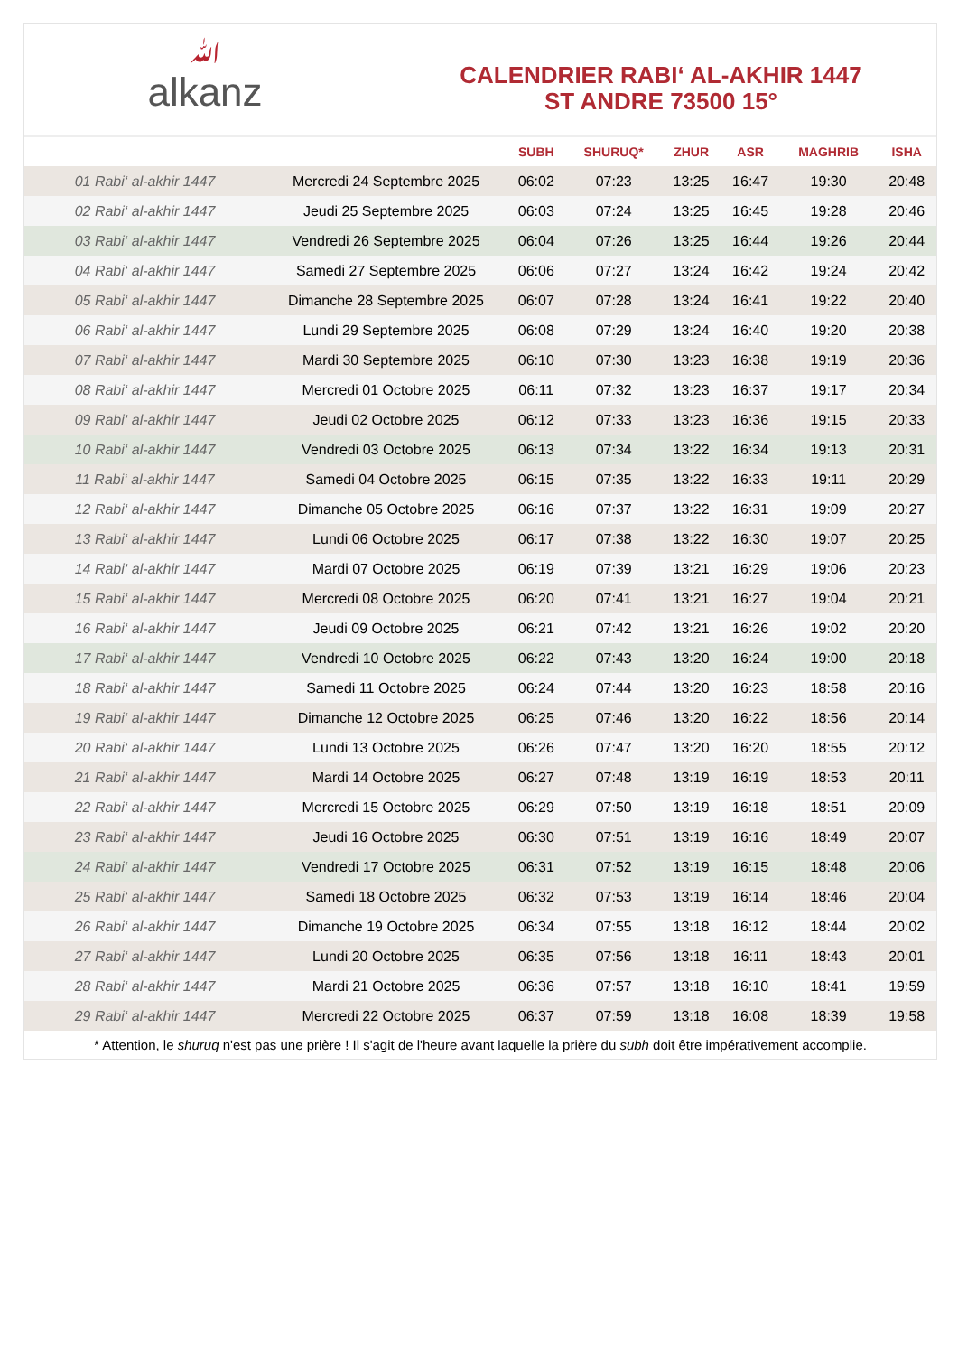ﷲalkanz
CALENDRIER RABI‘ AL-AKHIR 1447
ST ANDRE 73500 15°
| | | SUBH | SHURUQ* | ZHUR | ASR | MAGHRIB | ISHA |
| --- | --- | --- | --- | --- | --- | --- | --- |
| 01 Rabi‘ al-akhir 1447 | Mercredi 24 Septembre 2025 | 06:02 | 07:23 | 13:25 | 16:47 | 19:30 | 20:48 |
| 02 Rabi‘ al-akhir 1447 | Jeudi 25 Septembre 2025 | 06:03 | 07:24 | 13:25 | 16:45 | 19:28 | 20:46 |
| 03 Rabi‘ al-akhir 1447 | Vendredi 26 Septembre 2025 | 06:04 | 07:26 | 13:25 | 16:44 | 19:26 | 20:44 |
| 04 Rabi‘ al-akhir 1447 | Samedi 27 Septembre 2025 | 06:06 | 07:27 | 13:24 | 16:42 | 19:24 | 20:42 |
| 05 Rabi‘ al-akhir 1447 | Dimanche 28 Septembre 2025 | 06:07 | 07:28 | 13:24 | 16:41 | 19:22 | 20:40 |
| 06 Rabi‘ al-akhir 1447 | Lundi 29 Septembre 2025 | 06:08 | 07:29 | 13:24 | 16:40 | 19:20 | 20:38 |
| 07 Rabi‘ al-akhir 1447 | Mardi 30 Septembre 2025 | 06:10 | 07:30 | 13:23 | 16:38 | 19:19 | 20:36 |
| 08 Rabi‘ al-akhir 1447 | Mercredi 01 Octobre 2025 | 06:11 | 07:32 | 13:23 | 16:37 | 19:17 | 20:34 |
| 09 Rabi‘ al-akhir 1447 | Jeudi 02 Octobre 2025 | 06:12 | 07:33 | 13:23 | 16:36 | 19:15 | 20:33 |
| 10 Rabi‘ al-akhir 1447 | Vendredi 03 Octobre 2025 | 06:13 | 07:34 | 13:22 | 16:34 | 19:13 | 20:31 |
| 11 Rabi‘ al-akhir 1447 | Samedi 04 Octobre 2025 | 06:15 | 07:35 | 13:22 | 16:33 | 19:11 | 20:29 |
| 12 Rabi‘ al-akhir 1447 | Dimanche 05 Octobre 2025 | 06:16 | 07:37 | 13:22 | 16:31 | 19:09 | 20:27 |
| 13 Rabi‘ al-akhir 1447 | Lundi 06 Octobre 2025 | 06:17 | 07:38 | 13:22 | 16:30 | 19:07 | 20:25 |
| 14 Rabi‘ al-akhir 1447 | Mardi 07 Octobre 2025 | 06:19 | 07:39 | 13:21 | 16:29 | 19:06 | 20:23 |
| 15 Rabi‘ al-akhir 1447 | Mercredi 08 Octobre 2025 | 06:20 | 07:41 | 13:21 | 16:27 | 19:04 | 20:21 |
| 16 Rabi‘ al-akhir 1447 | Jeudi 09 Octobre 2025 | 06:21 | 07:42 | 13:21 | 16:26 | 19:02 | 20:20 |
| 17 Rabi‘ al-akhir 1447 | Vendredi 10 Octobre 2025 | 06:22 | 07:43 | 13:20 | 16:24 | 19:00 | 20:18 |
| 18 Rabi‘ al-akhir 1447 | Samedi 11 Octobre 2025 | 06:24 | 07:44 | 13:20 | 16:23 | 18:58 | 20:16 |
| 19 Rabi‘ al-akhir 1447 | Dimanche 12 Octobre 2025 | 06:25 | 07:46 | 13:20 | 16:22 | 18:56 | 20:14 |
| 20 Rabi‘ al-akhir 1447 | Lundi 13 Octobre 2025 | 06:26 | 07:47 | 13:20 | 16:20 | 18:55 | 20:12 |
| 21 Rabi‘ al-akhir 1447 | Mardi 14 Octobre 2025 | 06:27 | 07:48 | 13:19 | 16:19 | 18:53 | 20:11 |
| 22 Rabi‘ al-akhir 1447 | Mercredi 15 Octobre 2025 | 06:29 | 07:50 | 13:19 | 16:18 | 18:51 | 20:09 |
| 23 Rabi‘ al-akhir 1447 | Jeudi 16 Octobre 2025 | 06:30 | 07:51 | 13:19 | 16:16 | 18:49 | 20:07 |
| 24 Rabi‘ al-akhir 1447 | Vendredi 17 Octobre 2025 | 06:31 | 07:52 | 13:19 | 16:15 | 18:48 | 20:06 |
| 25 Rabi‘ al-akhir 1447 | Samedi 18 Octobre 2025 | 06:32 | 07:53 | 13:19 | 16:14 | 18:46 | 20:04 |
| 26 Rabi‘ al-akhir 1447 | Dimanche 19 Octobre 2025 | 06:34 | 07:55 | 13:18 | 16:12 | 18:44 | 20:02 |
| 27 Rabi‘ al-akhir 1447 | Lundi 20 Octobre 2025 | 06:35 | 07:56 | 13:18 | 16:11 | 18:43 | 20:01 |
| 28 Rabi‘ al-akhir 1447 | Mardi 21 Octobre 2025 | 06:36 | 07:57 | 13:18 | 16:10 | 18:41 | 19:59 |
| 29 Rabi‘ al-akhir 1447 | Mercredi 22 Octobre 2025 | 06:37 | 07:59 | 13:18 | 16:08 | 18:39 | 19:58 |
* Attention, le shuruq n'est pas une prière ! Il s'agit de l'heure avant laquelle la prière du subh doit être impérativement accomplie.